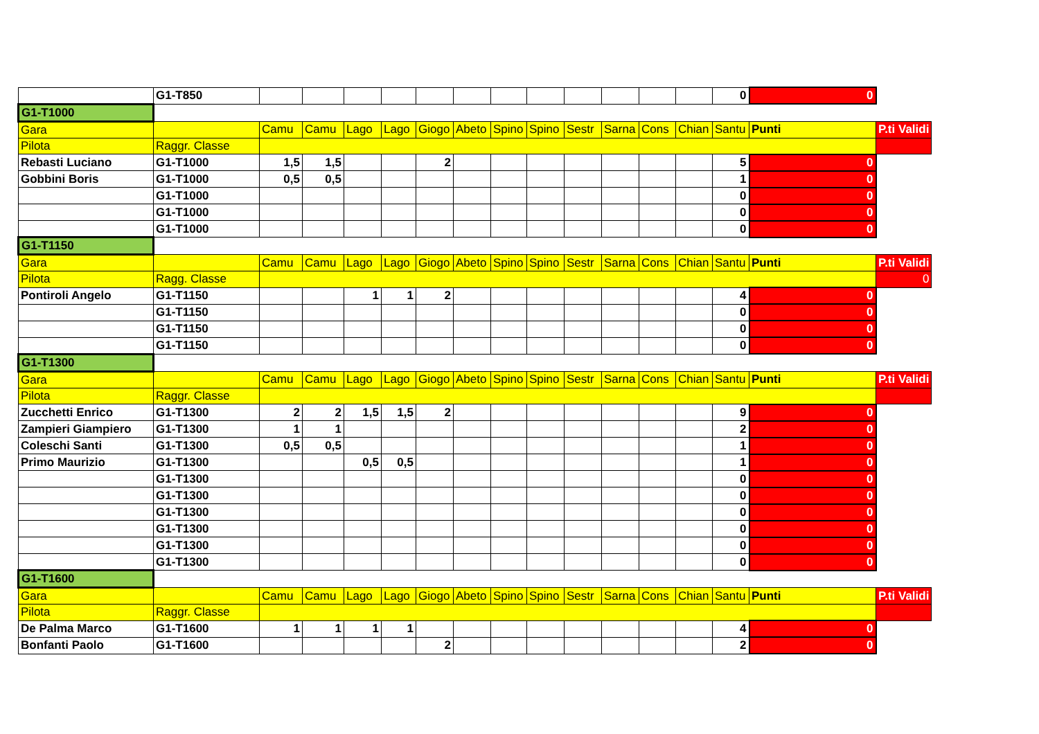| | G1-T850 | | | | | | | | | | | | | 0 | 0 | |
| G1-T1000 | | | | | | | | | | | | | | | | |
| Gara | | Camu | Camu | Lago | Lago | Giogo | Abeto | Spino | Spino | Sestr | Sarna | Cons | Chian | Santu | Punti | P.ti Validi |
| Pilota | Raggr. Classe | | | | | | | | | | | | | | | |
| Rebasti Luciano | G1-T1000 | 1,5 | 1,5 | | | 2 | | | | | | | | 5 | 0 | |
| Gobbini Boris | G1-T1000 | 0,5 | 0,5 | | | | | | | | | | | 1 | 0 | |
| | G1-T1000 | | | | | | | | | | | | | 0 | 0 | |
| | G1-T1000 | | | | | | | | | | | | | 0 | 0 | |
| | G1-T1000 | | | | | | | | | | | | | 0 | 0 | |
| G1-T1150 | | | | | | | | | | | | | | | | |
| Gara | | Camu | Camu | Lago | Lago | Giogo | Abeto | Spino | Spino | Sestr | Sarna | Cons | Chian | Santu | Punti | P.ti Validi |
| Pilota | Ragg. Classe | | | | | | | | | | | | | | | 0 |
| Pontiroli Angelo | G1-T1150 | | | 1 | 1 | 2 | | | | | | | | 4 | 0 | |
| | G1-T1150 | | | | | | | | | | | | | 0 | 0 | |
| | G1-T1150 | | | | | | | | | | | | | 0 | 0 | |
| | G1-T1150 | | | | | | | | | | | | | 0 | 0 | |
| G1-T1300 | | | | | | | | | | | | | | | | |
| Gara | | Camu | Camu | Lago | Lago | Giogo | Abeto | Spino | Spino | Sestr | Sarna | Cons | Chian | Santu | Punti | P.ti Validi |
| Pilota | Raggr. Classe | | | | | | | | | | | | | | | |
| Zucchetti Enrico | G1-T1300 | 2 | 2 | 1,5 | 1,5 | 2 | | | | | | | | 9 | 0 | |
| Zampieri Giampiero | G1-T1300 | 1 | 1 | | | | | | | | | | | 2 | 0 | |
| Coleschi Santi | G1-T1300 | 0,5 | 0,5 | | | | | | | | | | | 1 | 0 | |
| Primo Maurizio | G1-T1300 | | | 0,5 | 0,5 | | | | | | | | | 1 | 0 | |
| | G1-T1300 | | | | | | | | | | | | | 0 | 0 | |
| | G1-T1300 | | | | | | | | | | | | | 0 | 0 | |
| | G1-T1300 | | | | | | | | | | | | | 0 | 0 | |
| | G1-T1300 | | | | | | | | | | | | | 0 | 0 | |
| | G1-T1300 | | | | | | | | | | | | | 0 | 0 | |
| | G1-T1300 | | | | | | | | | | | | | 0 | 0 | |
| G1-T1600 | | | | | | | | | | | | | | | | |
| Gara | | Camu | Camu | Lago | Lago | Giogo | Abeto | Spino | Spino | Sestr | Sarna | Cons | Chian | Santu | Punti | P.ti Validi |
| Pilota | Raggr. Classe | | | | | | | | | | | | | | | |
| De Palma Marco | G1-T1600 | 1 | 1 | 1 | 1 | | | | | | | | | 4 | 0 | |
| Bonfanti Paolo | G1-T1600 | | | | | 2 | | | | | | | | 2 | 0 | |